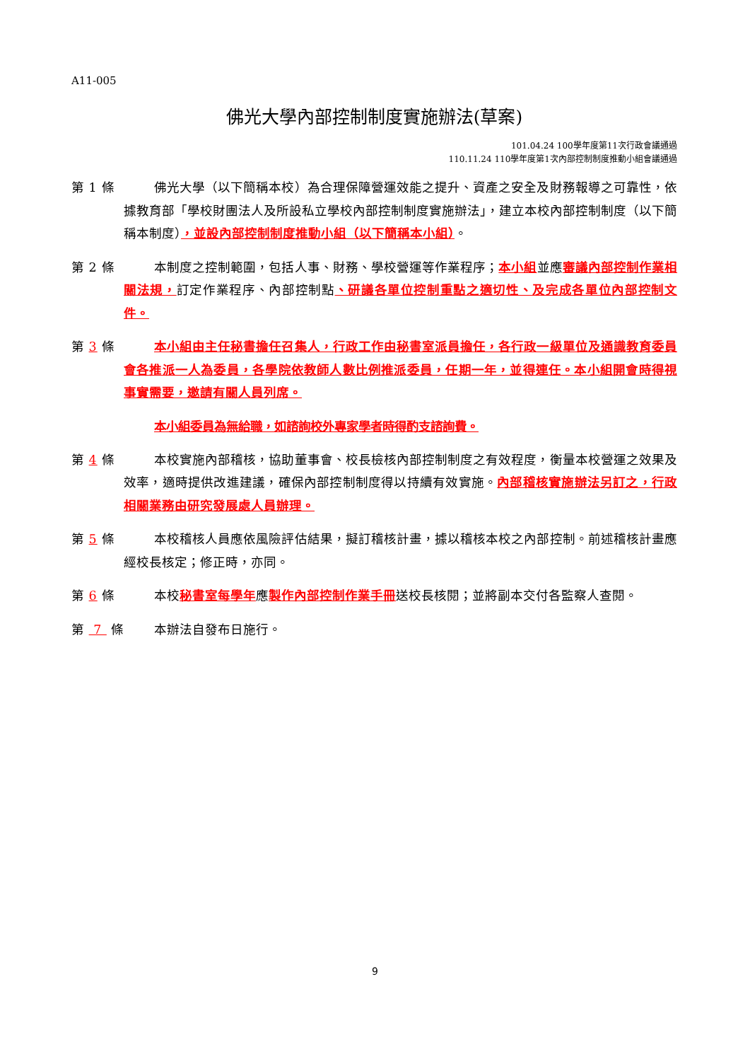A11-005
佛光大學內部控制制度實施辦法(草案)
101.04.24 100學年度第11次行政會議通過
110.11.24 110學年度第1次內部控制制度推動小組會議通過
第 1 條 佛光大學（以下簡稱本校）為合理保障營運效能之提升、資產之安全及財務報導之可靠性，依據教育部「學校財團法人及所設私立學校內部控制制度實施辦法」，建立本校內部控制制度（以下簡稱本制度），並設內部控制制度推動小組（以下簡稱本小組）。
第 2 條 本制度之控制範圍，包括人事、財務、學校營運等作業程序；本小組並應審議內部控制作業相關法規，訂定作業程序、內部控制點、研議各單位控制重點之適切性、及完成各單位內部控制文件。
第 3 條 本小組由主任秘書擔任召集人，行政工作由秘書室派員擔任，各行政一級單位及通識教育委員會各推派一人為委員，各學院依教師人數比例推派委員，任期一年，並得連任。本小組開會時得視事實需要，邀請有關人員列席。
本小組委員為無給職，如諮詢校外專家學者時得酌支諮詢費。
第 4 條 本校實施內部稽核，協助董事會、校長檢核內部控制制度之有效程度，衡量本校營運之效果及效率，適時提供改進建議，確保內部控制制度得以持續有效實施。內部稽核實施辦法另訂之，行政相關業務由研究發展處人員辦理。
第 5 條 本校稽核人員應依風險評估結果，擬訂稽核計畫，據以稽核本校之內部控制。前述稽核計畫應經校長核定；修正時，亦同。
第 6 條 本校秘書室每學年應製作內部控制作業手冊送校長核閱；並將副本交付各監察人查閱。
第 7 條
本辦法自發布日施行。
9